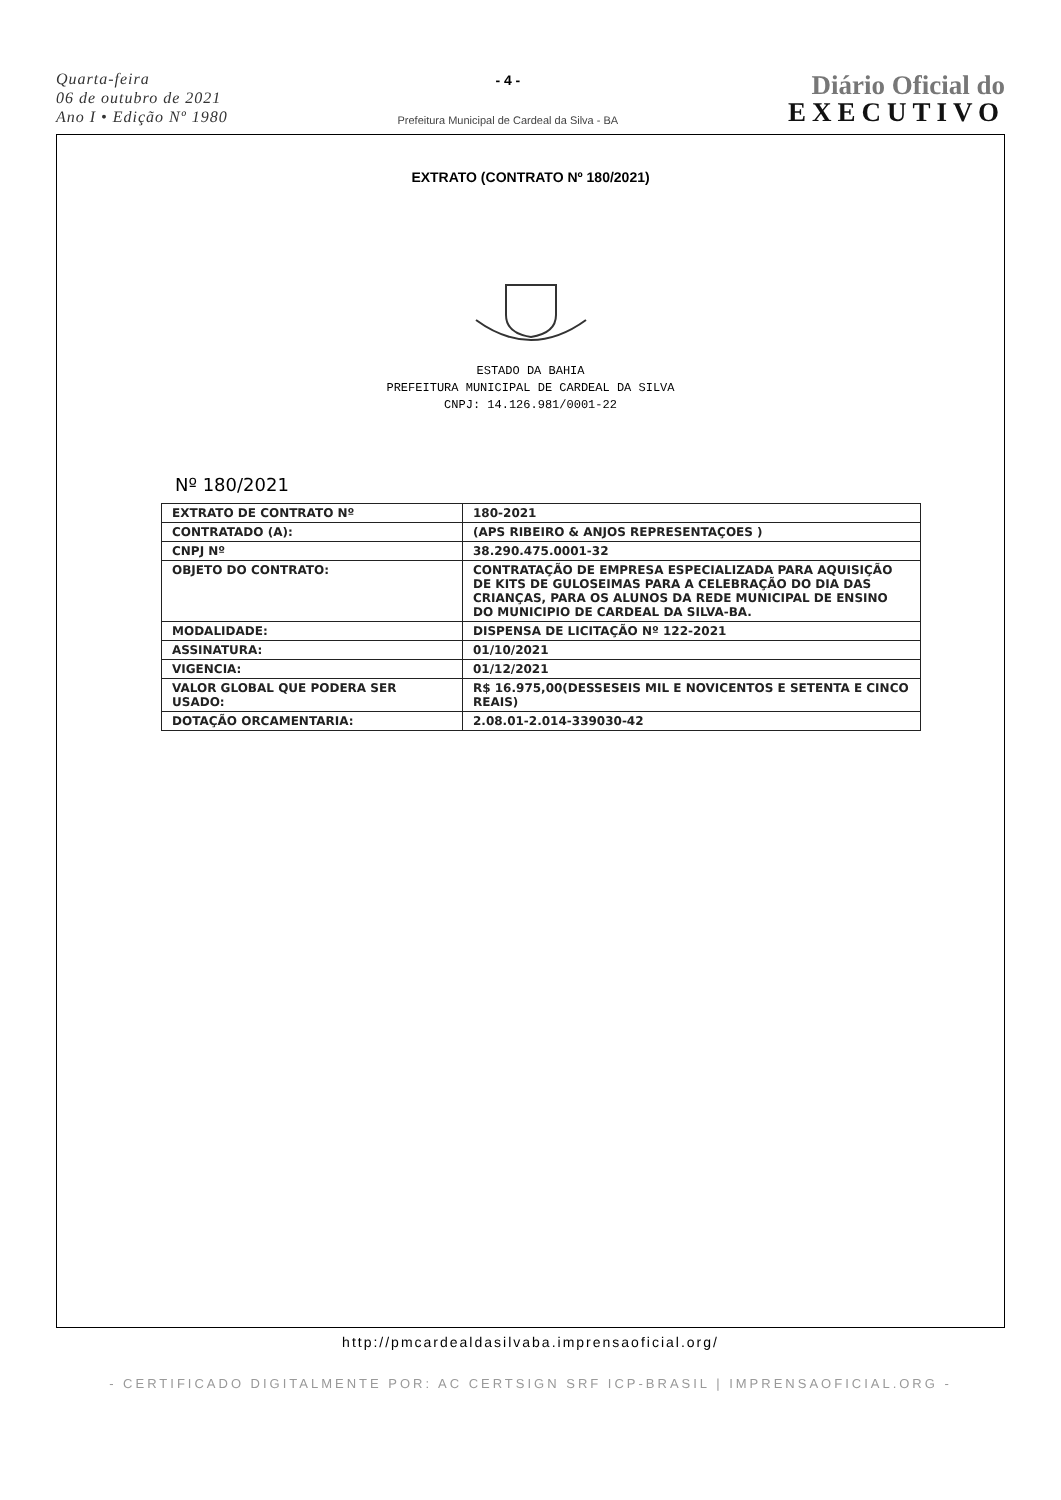Quarta-feira
06 de outubro de 2021
Ano I • Edição Nº 1980
- 4 -
Prefeitura Municipal de Cardeal da Silva - BA
Diário Oficial do
EXECUTIVO
EXTRATO (CONTRATO Nº 180/2021)
ESTADO DA BAHIA
PREFEITURA MUNICIPAL DE CARDEAL DA SILVA
CNPJ: 14.126.981/0001-22
Nº 180/2021
| EXTRATO DE CONTRATO Nº | 180-2021 |
| CONTRATADO (A): | (APS RIBEIRO & ANJOS REPRESENTAÇOES ) |
| CNPJ Nº | 38.290.475.0001-32 |
| OBJETO DO CONTRATO: | CONTRATAÇÃO DE EMPRESA ESPECIALIZADA PARA AQUISIÇÃO DE KITS DE GULOSEIMAS PARA A CELEBRAÇÃO DO DIA DAS CRIANÇAS, PARA OS ALUNOS DA REDE MUNICIPAL DE ENSINO DO MUNICIPIO DE CARDEAL DA SILVA-BA. |
| MODALIDADE: | DISPENSA DE LICITAÇÃO Nº 122-2021 |
| ASSINATURA: | 01/10/2021 |
| VIGENCIA: | 01/12/2021 |
| VALOR GLOBAL QUE PODERA SER USADO: | R$ 16.975,00(DESSESEIS MIL E NOVICENTOS E SETENTA E CINCO REAIS) |
| DOTAÇÃO ORCAMENTARIA: | 2.08.01-2.014-339030-42 |
http://pmcardealdasilvaba.imprensaoficial.org/
- CERTIFICADO DIGITALMENTE POR: AC CERTSIGN SRF ICP-BRASIL | IMPRENSAOFICIAL.ORG -